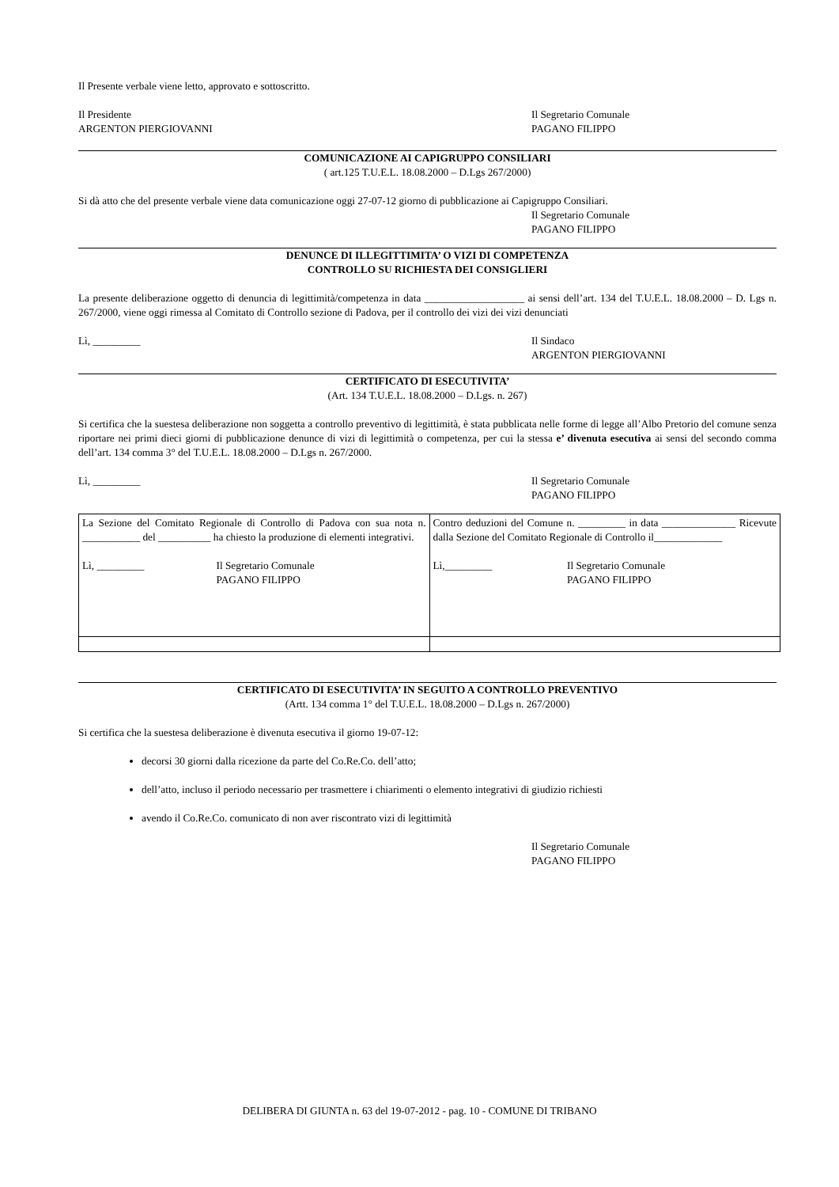Il Presente verbale viene letto, approvato e sottoscritto.
Il Presidente
ARGENTON PIERGIOVANNI
Il Segretario Comunale
PAGANO FILIPPO
COMUNICAZIONE AI CAPIGRUPPO CONSILIARI
( art.125 T.U.E.L. 18.08.2000 – D.Lgs 267/2000)
Si dà atto che del presente verbale viene data comunicazione oggi 27-07-12 giorno di pubblicazione ai Capigruppo Consiliari.
Il Segretario Comunale
PAGANO FILIPPO
DENUNCE DI ILLEGITTIMITA’ O VIZI DI COMPETENZA
CONTROLLO SU RICHIESTA DEI CONSIGLIERI
La presente deliberazione oggetto di denuncia di legittimità/competenza in data ___________________ ai sensi dell’art. 134 del T.U.E.L. 18.08.2000 – D. Lgs n. 267/2000, viene oggi rimessa al Comitato di Controllo sezione di Padova, per il controllo dei vizi dei vizi denunciati
Lì, _________ Il Sindaco
ARGENTON PIERGIOVANNI
CERTIFICATO DI ESECUTIVITA’
(Art. 134 T.U.E.L. 18.08.2000 – D.Lgs. n. 267)
Si certifica che la suestesa deliberazione non soggetta a controllo preventivo di legittimità, è stata pubblicata nelle forme di legge all’Albo Pretorio del comune senza riportare nei primi dieci giorni di pubblicazione denunce di vizi di legittimità o competenza, per cui la stessa e’ divenuta esecutiva ai sensi del secondo comma dell’art. 134 comma 3° del T.U.E.L. 18.08.2000 – D.Lgs n. 267/2000.
Lì, _________ Il Segretario Comunale
PAGANO FILIPPO
| La Sezione del Comitato Regionale di Controllo di Padova con sua nota n. ___________ del __________ ha chiesto la produzione di elementi integrativi. Lì, _________ Il Segretario Comunale PAGANO FILIPPO | Contro deduzioni del Comune n. _________ in data ______________ Ricevute dalla Sezione del Comitato Regionale di Controllo il_____________ Lì,_________ Il Segretario Comunale PAGANO FILIPPO |
CERTIFICATO DI ESECUTIVITA’ IN SEGUITO A CONTROLLO PREVENTIVO
(Artt. 134 comma 1° del T.U.E.L. 18.08.2000 – D.Lgs n. 267/2000)
Si certifica che la suestesa deliberazione è divenuta esecutiva il giorno 19-07-12:
decorsi 30 giorni dalla ricezione da parte del Co.Re.Co. dell’atto;
dell’atto, incluso il periodo necessario per trasmettere i chiarimenti o elemento integrativi di giudizio richiesti
avendo il Co.Re.Co. comunicato di non aver riscontrato vizi di legittimità
Il Segretario Comunale
PAGANO FILIPPO
DELIBERA DI GIUNTA n. 63 del 19-07-2012 - pag. 10 - COMUNE DI TRIBANO